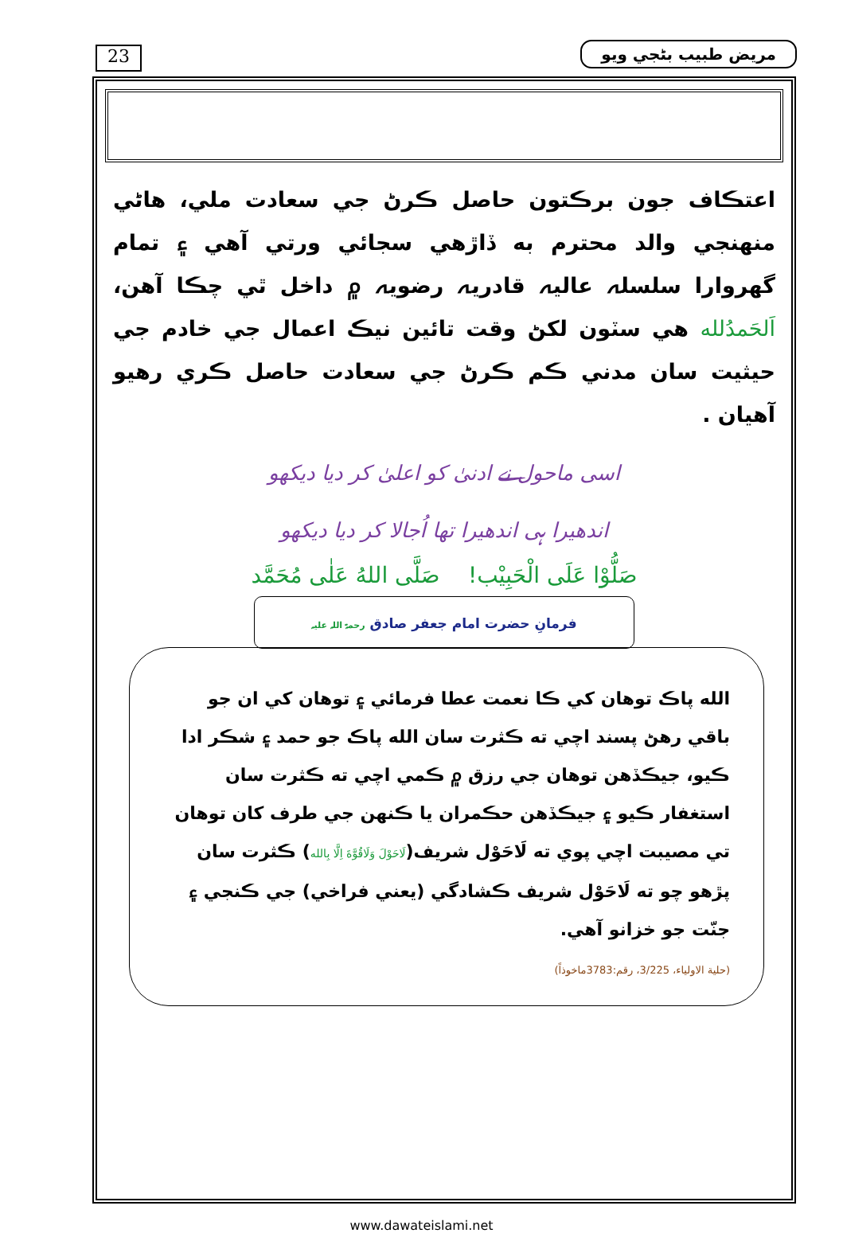23 مريض طبيب بڻجي ويو
اعتڪاف جون برڪتون حاصل ڪرڻ جي سعادت ملي، هاڻي منهنجي والد محترم به ڏاڙهي سجائي ورتي آهي ۽ تمام گهروارا سلسلہ عاليہ قادريہ رضويہ ۾ داخل ٿي چڪا آهن، اَلحَمدُلله هي سٽون لکڻ وقت تائين نيڪ اعمال جي خادم جي حيثيت سان مدني ڪم ڪرڻ جي سعادت حاصل ڪري رهيو آهيان .
اسی ماحول نے ادنیٰ کو اعلیٰ کر دیا دیکھو
اندھیرا ہی اندھیرا تھا اُجالا کر دیا دیکھو
صَلُّوْا عَلَى الْحَبِيْب! صَلَّى اللهُ عَلٰى مُحَمَّد
فرمانِ حضرت امام جعفر صادق رحمۃ اللہ علیہ
الله پاڪ توهان کي ڪا نعمت عطا فرمائي ۽ توهان کي ان جو باقي رهڻ پسند اچي ته ڪثرت سان الله پاڪ جو حمد ۽ شڪر ادا ڪيو، جيڪڏهن توهان جي رزق ۾ ڪمي اچي ته ڪثرت سان استغفار ڪيو ۽ جيڪڏهن حڪمران يا ڪنهن جي طرف کان توهان تي مصيبت اچي پوي ته لَاحَوْل شريف(لَاحَوْلَ وَلَاقُوَّةَ اِلَّا بِالله) ڪثرت سان پڙهو چو ته لَاحَوْل شريف ڪشادگي (يعني فراخي) جي ڪنجي ۽ جنّت جو خزانو آهي.
(حلية الاولياء، 3/225، رقم:3783ماخوذاً)
www.dawateislami.net